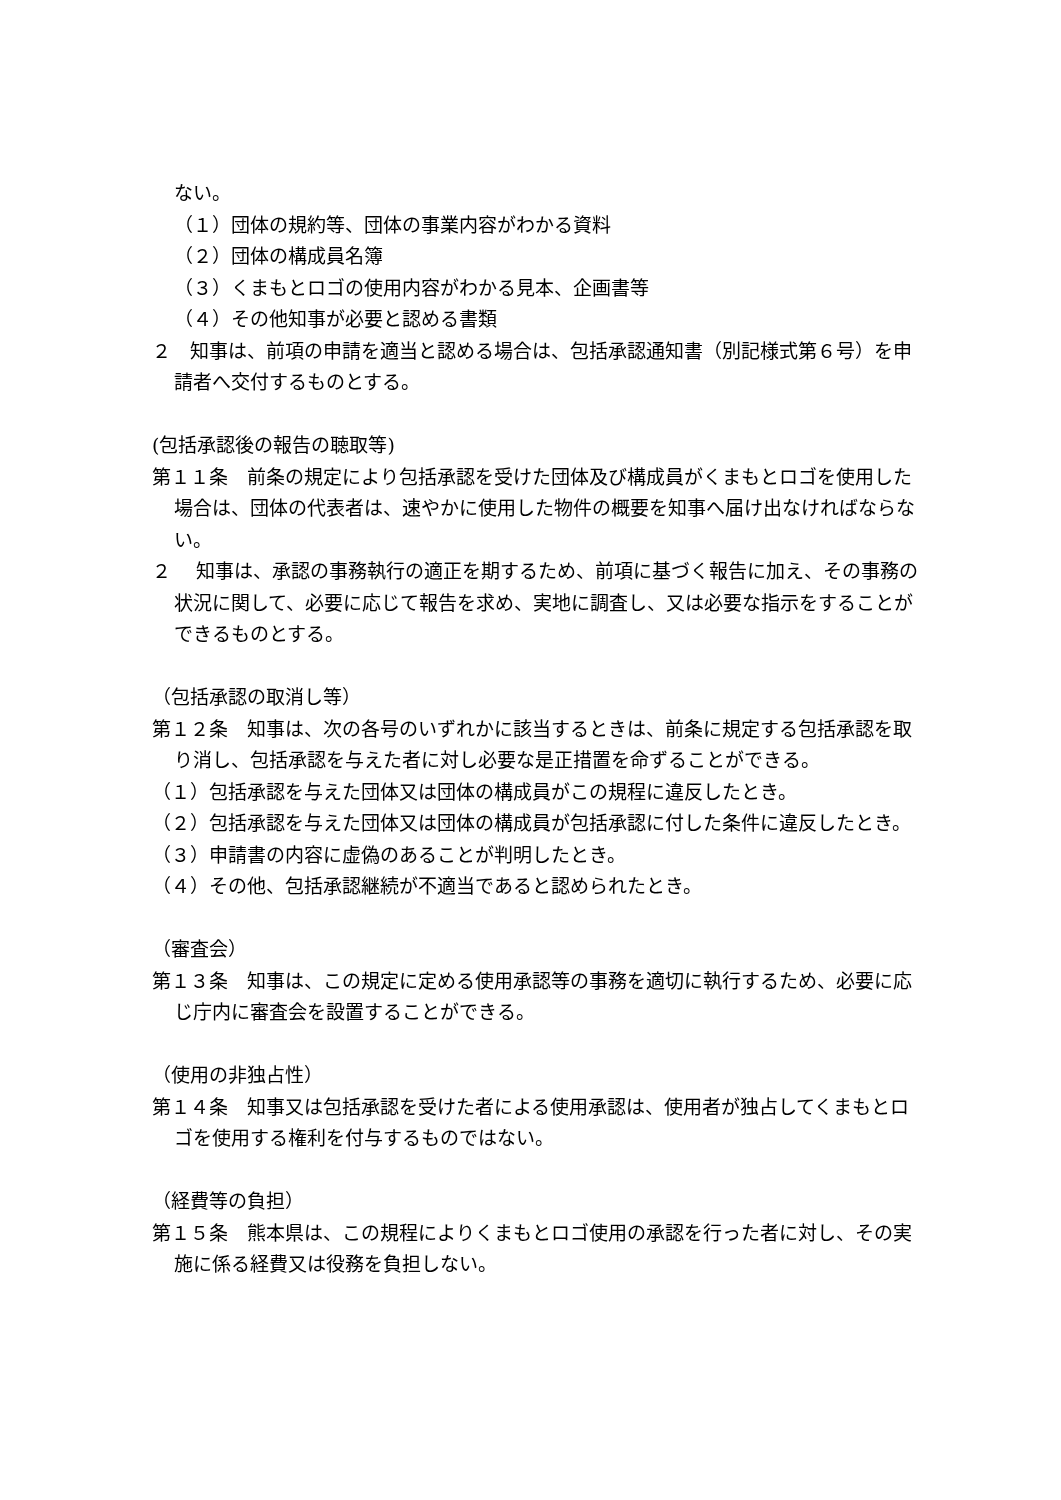ない。
（１）団体の規約等、団体の事業内容がわかる資料
（２）団体の構成員名簿
（３）くまもとロゴの使用内容がわかる見本、企画書等
（４）その他知事が必要と認める書類
２　知事は、前項の申請を適当と認める場合は、包括承認通知書（別記様式第６号）を申請者へ交付するものとする。
(包括承認後の報告の聴取等)
第１１条　前条の規定により包括承認を受けた団体及び構成員がくまもとロゴを使用した場合は、団体の代表者は、速やかに使用した物件の概要を知事へ届け出なければならない。
２　 知事は、承認の事務執行の適正を期するため、前項に基づく報告に加え、その事務の状況に関して、必要に応じて報告を求め、実地に調査し、又は必要な指示をすることができるものとする。
（包括承認の取消し等）
第１２条　知事は、次の各号のいずれかに該当するときは、前条に規定する包括承認を取り消し、包括承認を与えた者に対し必要な是正措置を命ずることができる。
（１）包括承認を与えた団体又は団体の構成員がこの規程に違反したとき。
（２）包括承認を与えた団体又は団体の構成員が包括承認に付した条件に違反したとき。
（３）申請書の内容に虚偽のあることが判明したとき。
（４）その他、包括承認継続が不適当であると認められたとき。
（審査会）
第１３条　知事は、この規定に定める使用承認等の事務を適切に執行するため、必要に応じ庁内に審査会を設置することができる。
（使用の非独占性）
第１４条　知事又は包括承認を受けた者による使用承認は、使用者が独占してくまもとロゴを使用する権利を付与するものではない。
（経費等の負担）
第１５条　熊本県は、この規程によりくまもとロゴ使用の承認を行った者に対し、その実施に係る経費又は役務を負担しない。